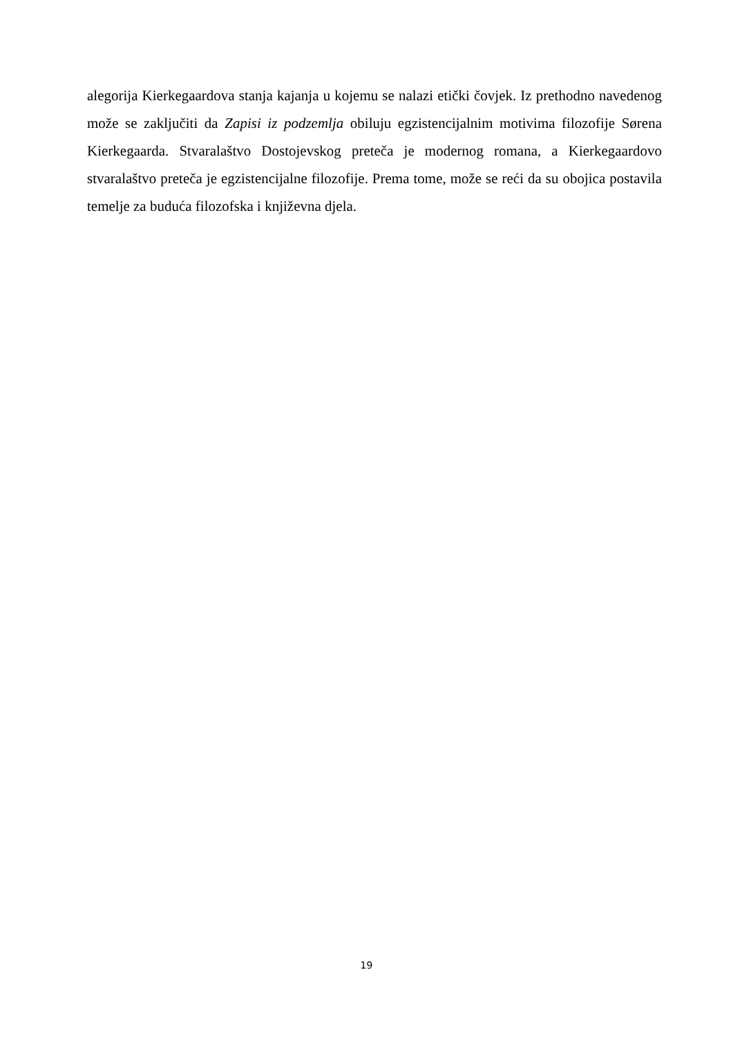alegorija Kierkegaardova stanja kajanja u kojemu se nalazi etički čovjek. Iz prethodno navedenog može se zaključiti da Zapisi iz podzemlja obiluju egzistencijalnim motivima filozofije Sørena Kierkegaarda. Stvaralaštvo Dostojevskog preteča je modernog romana, a Kierkegaardovo stvaralaštvo preteča je egzistencijalne filozofije. Prema tome, može se reći da su obojica postavila temelje za buduća filozofska i književna djela.
19